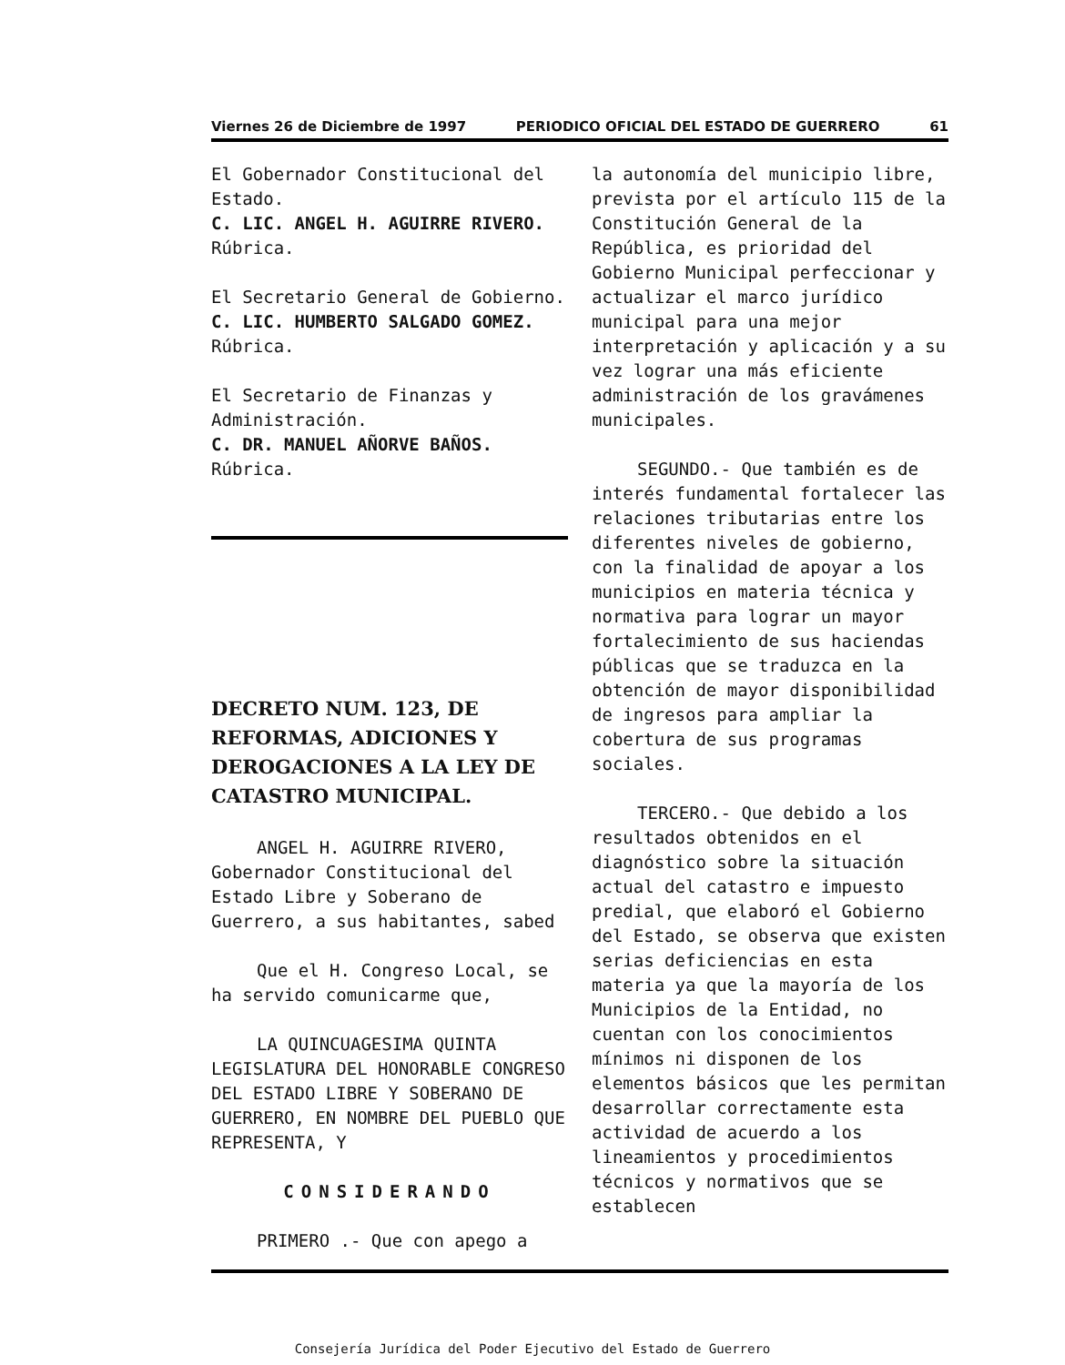Viernes 26 de Diciembre de 1997 PERIODICO OFICIAL DEL ESTADO DE GUERRERO 61
El Gobernador Constitucional del Estado.
C. LIC. ANGEL H. AGUIRRE RIVERO.
Rúbrica.
El Secretario General de Gobierno.
C. LIC. HUMBERTO SALGADO GOMEZ.
Rúbrica.
El Secretario de Finanzas y Administración.
C. DR. MANUEL AÑORVE BAÑOS.
Rúbrica.
DECRETO NUM. 123, DE REFORMAS, ADICIONES Y DEROGACIONES A LA LEY DE CATASTRO MUNICIPAL.
ANGEL H. AGUIRRE RIVERO, Gobernador Constitucional del Estado Libre y Soberano de Guerrero, a sus habitantes, sabed
Que el H. Congreso Local, se ha servido comunicarme que,
LA QUINCUAGESIMA QUINTA LEGISLATURA DEL HONORABLE CONGRESO DEL ESTADO LIBRE Y SOBERANO DE GUERRERO, EN NOMBRE DEL PUEBLO QUE REPRESENTA, Y
CONSIDERANDO
PRIMERO .- Que con apego a
la autonomía del municipio libre, prevista por el artículo 115 de la Constitución General de la República, es prioridad del Gobierno Municipal perfeccionar y actualizar el marco jurídico municipal para una mejor interpretación y aplicación y a su vez lograr una más eficiente administración de los gravámenes municipales.
SEGUNDO.- Que también es de interés fundamental fortalecer las relaciones tributarias entre los diferentes niveles de gobierno, con la finalidad de apoyar a los municipios en materia técnica y normativa para lograr un mayor fortalecimiento de sus haciendas públicas que se traduzca en la obtención de mayor disponibilidad de ingresos para ampliar la cobertura de sus programas sociales.
TERCERO.- Que debido a los resultados obtenidos en el diagnóstico sobre la situación actual del catastro e impuesto predial, que elaboró el Gobierno del Estado, se observa que existen serias deficiencias en esta materia ya que la mayoría de los Municipios de la Entidad, no cuentan con los conocimientos mínimos ni disponen de los elementos básicos que les permitan desarrollar correctamente esta actividad de acuerdo a los lineamientos y procedimientos técnicos y normativos que se establecen
Consejería Jurídica del Poder Ejecutivo del Estado de Guerrero